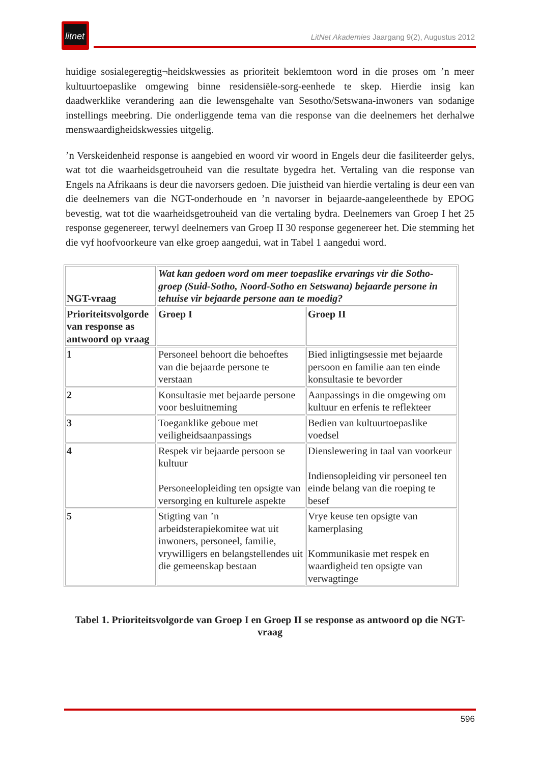litnet
LitNet Akademies Jaargang 9(2), Augustus 2012
huidige sosialegeregtig¬heidskwessies as prioriteit beklemtoon word in die proses om ’n meer kultuurtoepaslike omgewing binne residensiële-sorg-eenhede te skep. Hierdie insig kan daadwerklike verandering aan die lewensgehalte van Sesotho/Setswana-inwoners van sodanige instellings meebring. Die onderliggende tema van die response van die deelnemers het derhalwe menswaardigheidskwessies uitgelig.
’n Verskeidenheid response is aangebied en woord vir woord in Engels deur die fasiliteerder gelys, wat tot die waarheidsgetrouheid van die resultate bygedra het. Vertaling van die response van Engels na Afrikaans is deur die navorsers gedoen. Die juistheid van hierdie vertaling is deur een van die deelnemers van die NGT-onderhoude en ’n navorser in bejaarde-aangeleenthede by EPOG bevestig, wat tot die waarheidsgetrouheid van die vertaling bydra. Deelnemers van Groep I het 25 response gegenereer, terwyl deelnemers van Groep II 30 response gegenereer het. Die stemming het die vyf hoofvoorkeure van elke groep aangedui, wat in Tabel 1 aangedui word.
| NGT-vraag | Wat kan gedoen word om meer toepaslike ervarings vir die Sotho-groep (Suid-Sotho, Noord-Sotho en Setswana) bejaarde persone in tehuise vir bejaarde persone aan te moedig? | |
| Prioriteitsvolgorde van response as antwoord op vraag | Groep I | Groep II |
| 1 | Personeel behoort die behoeftes van die bejaarde persone te verstaan | Bied inligtingsessie met bejaarde persoon en familie aan ten einde konsultasie te bevorder |
| 2 | Konsultasie met bejaarde persone voor besluitneming | Aanpassings in die omgewing om kultuur en erfenis te reflekteer |
| 3 | Toeganklike geboue met veiligheidsaanpassings | Bedien van kultuurtoepaslike voedsel |
| 4 | Respek vir bejaarde persoon se kultuur Personeelopleiding ten opsigte van versorging en kulturele aspekte | Dienslewering in taal van voorkeur Indiensopleiding vir personeel ten einde belang van die roeping te besef |
| 5 | Stigting van ’n arbeidsterapiekomitee wat uit inwoners, personeel, familie, vrywilligers en belangstellendes uit die gemeenskap bestaan | Vrye keuse ten opsigte van kamerplasing Kommunikasie met respek en waardigheid ten opsigte van verwagtinge |
Tabel 1. Prioriteitsvolgorde van Groep I en Groep II se response as antwoord op die NGT-vraag
596